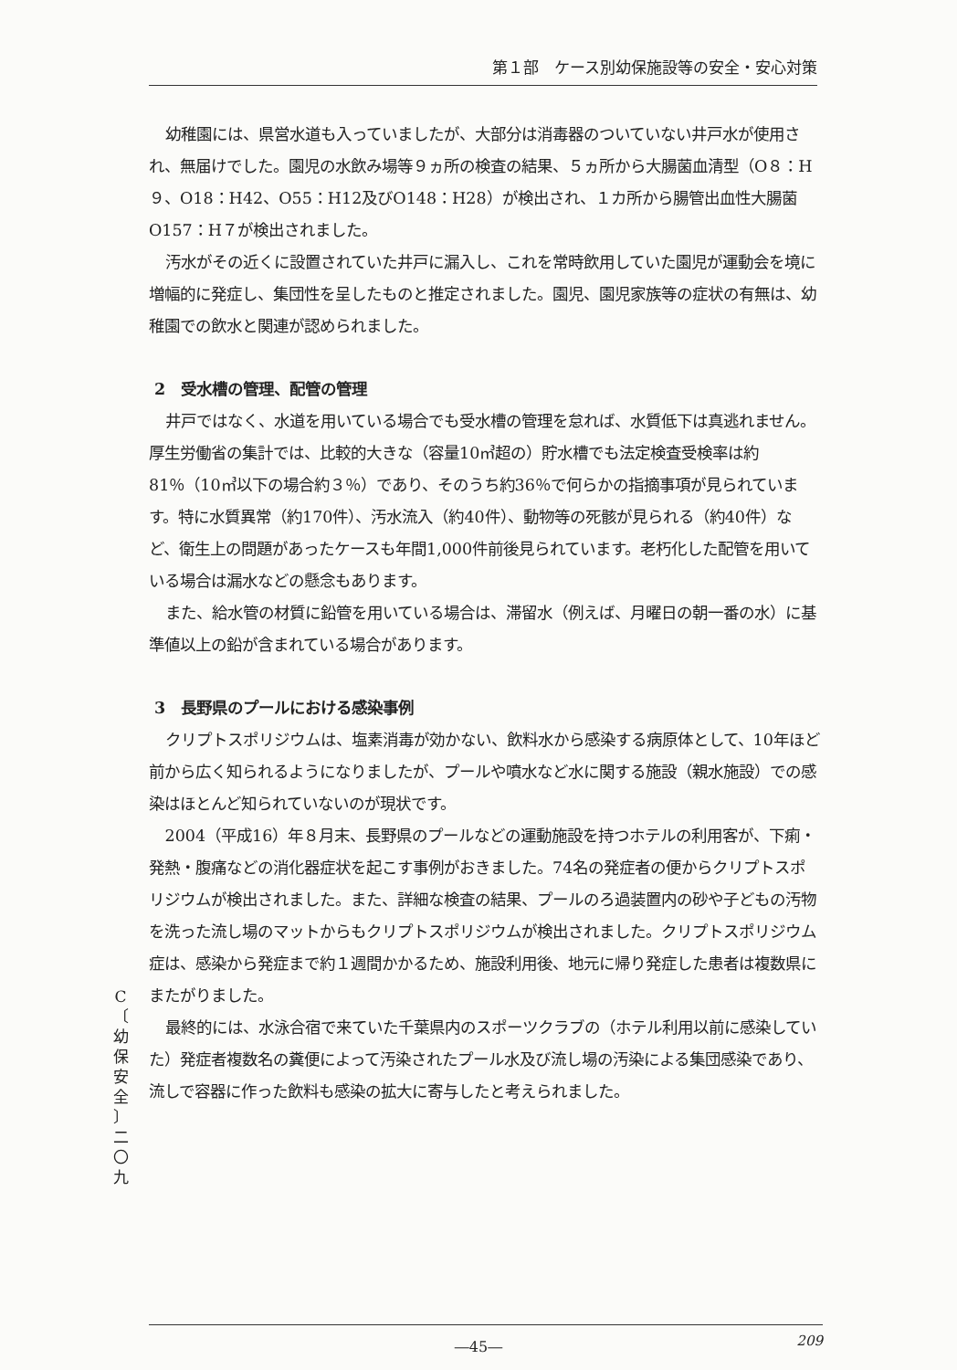第１部　ケース別幼保施設等の安全・安心対策
幼稚園には、県営水道も入っていましたが、大部分は消毒器のついていない井戸水が使用され、無届けでした。園児の水飲み場等９ヵ所の検査の結果、５ヵ所から大腸菌血清型（O８：H９、O18：H42、O55：H12及びO148：H28）が検出され、１カ所から腸管出血性大腸菌O157：H７が検出されました。
汚水がその近くに設置されていた井戸に漏入し、これを常時飲用していた園児が運動会を境に増幅的に発症し、集団性を呈したものと推定されました。園児、園児家族等の症状の有無は、幼稚園での飲水と関連が認められました。
2　受水槽の管理、配管の管理
井戸ではなく、水道を用いている場合でも受水槽の管理を怠れば、水質低下は真逃れません。厚生労働省の集計では、比較的大きな（容量10㎥超の）貯水槽でも法定検査受検率は約81％（10㎥以下の場合約３％）であり、そのうち約36％で何らかの指摘事項が見られています。特に水質異常（約170件）、汚水流入（約40件）、動物等の死骸が見られる（約40件）など、衛生上の問題があったケースも年間1,000件前後見られています。老朽化した配管を用いている場合は漏水などの懸念もあります。
また、給水管の材質に鉛管を用いている場合は、滞留水（例えば、月曜日の朝一番の水）に基準値以上の鉛が含まれている場合があります。
3　長野県のプールにおける感染事例
クリプトスポリジウムは、塩素消毒が効かない、飲料水から感染する病原体として、10年ほど前から広く知られるようになりましたが、プールや噴水など水に関する施設（親水施設）での感染はほとんど知られていないのが現状です。
2004（平成16）年８月末、長野県のプールなどの運動施設を持つホテルの利用客が、下痢・発熱・腹痛などの消化器症状を起こす事例がおきました。74名の発症者の便からクリプトスポリジウムが検出されました。また、詳細な検査の結果、プールのろ過装置内の砂や子どもの汚物を洗った流し場のマットからもクリプトスポリジウムが検出されました。クリプトスポリジウム症は、感染から発症まで約１週間かかるため、施設利用後、地元に帰り発症した患者は複数県にまたがりました。
最終的には、水泳合宿で来ていた千葉県内のスポーツクラブの（ホテル利用以前に感染していた）発症者複数名の糞便によって汚染されたプール水及び流し場の汚染による集団感染であり、流しで容器に作った飲料も感染の拡大に寄与したと考えられました。
C
〔
幼
保
安
全
〕
二
〇
九
209
―45―